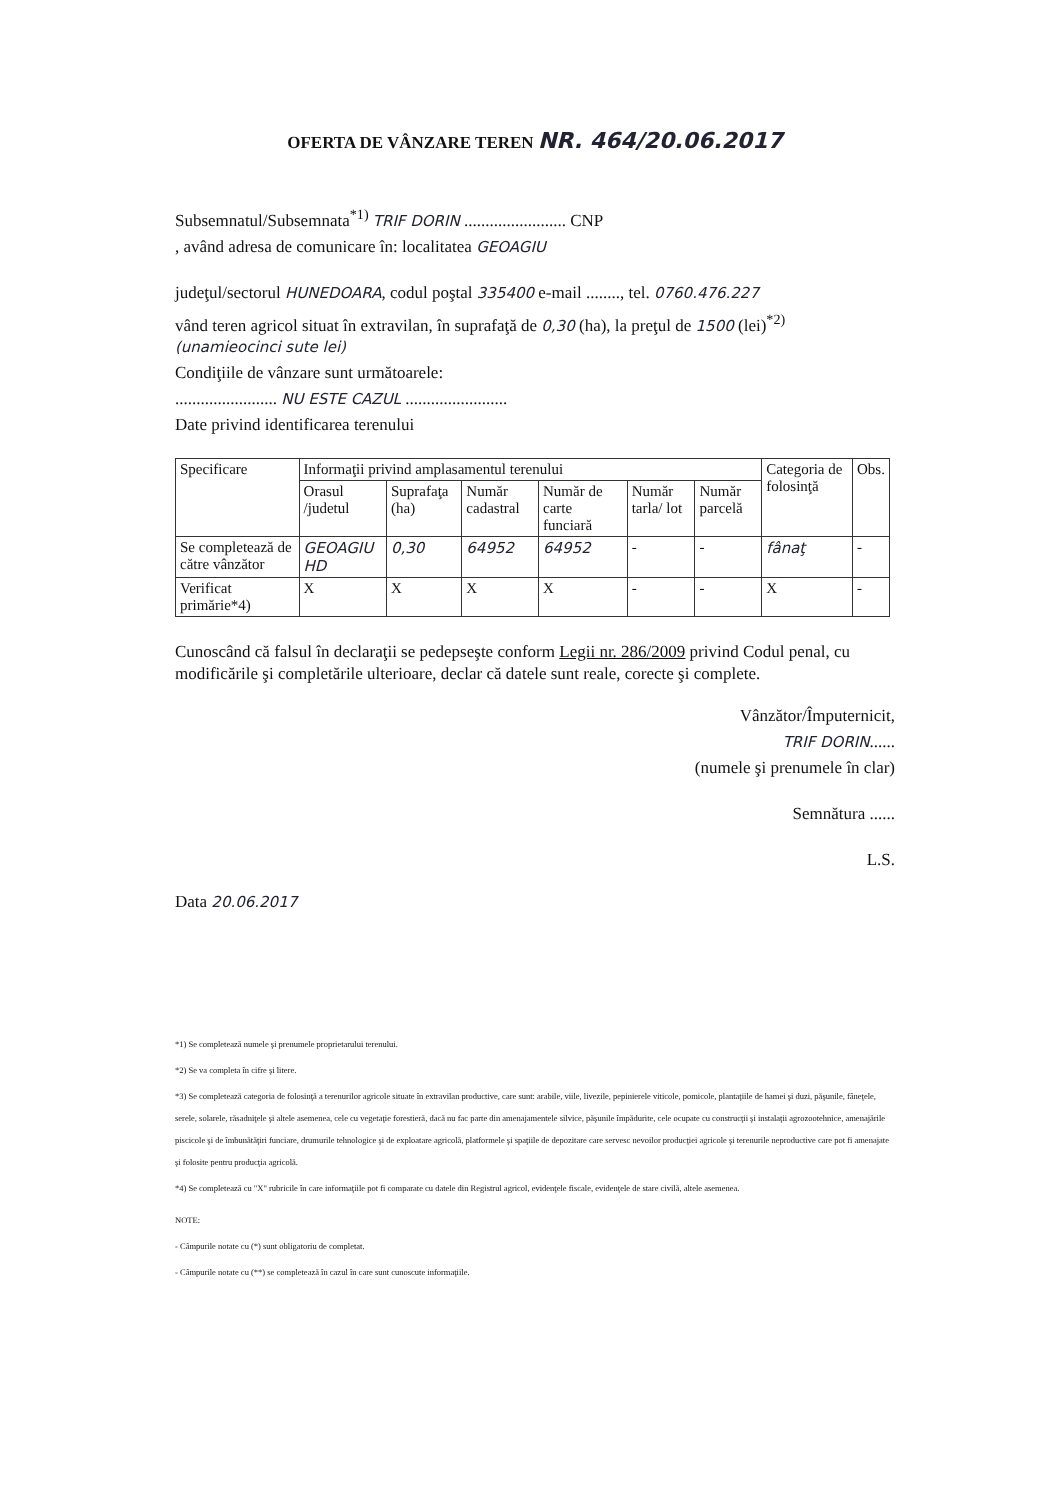OFERTA DE VÂNZARE TEREN NR. 464/20.06.2017
Subsemnatul/Subsemnata<sup>*1)</sup> TRIF DORIN ........................ CNP
, având adresa de comunicare în: localitatea GEOAGIU
judeţul/sectorul HUNEDOARA, codul poştal 335400 e-mail ........, tel. 0760.476.227
vând teren agricol situat în extravilan, în suprafaţă de 0,30 (ha), la preţul de 1500 (lei)<sup>*2)</sup> (unamieocinci sute lei)
Condiţiile de vânzare sunt următoarele:
........................ NU ESTE CAZUL ........................
Date privind identificarea terenului
| Specificare | Informaţii privind amplasamentul terenului | | | | | | Categoria de folosinţă | Obs. |
| --- | --- | --- | --- | --- | --- | --- | --- | --- |
| | Orasul /judetul | Suprafaţa (ha) | Număr cadastral | Număr de carte funciară | Număr tarla/ lot | Număr parcelă | | |
| Se completează de către vânzător | GEOAGIU HD | 0,30 | 64952 | 64952 | - | - | fânaţ | - |
| Verificat primărie*4) | X | X | X | X | - | - | X | - |
Cunoscând că falsul în declaraţii se pedepseşte conform Legii nr. 286/2009 privind Codul penal, cu modificările şi completările ulterioare, declar că datele sunt reale, corecte şi complete.
Vânzător/Împuternicit,
TRIF DORIN......
(numele şi prenumele în clar)
Semnătura ......
L.S.
Data 20.06.2017
*1) Se completează numele şi prenumele proprietarului terenului.
*2) Se va completa în cifre şi litere.
*3) Se completează categoria de folosinţă a terenurilor agricole situate în extravilan productive, care sunt: arabile, viile, livezile, pepinierele viticole, pomicole, plantaţiile de hamei şi duzi, păşunile, fâneţele, serele, solarele, răsadniţele şi altele asemenea, cele cu vegetaţie forestieră, dacă nu fac parte din amenajamentele silvice, păşunile împădurite, cele ocupate cu construcţii şi instalaţii agrozootehnice, amenajările piscicole şi de îmbunătăţiri funciare, drumurile tehnologice şi de exploatare agricolă, platformele şi spaţiile de depozitare care servesc nevoilor producţiei agricole şi terenurile neproductive care pot fi amenajate şi folosite pentru producţia agricolă.
*4) Se completează cu "X" rubricile în care informaţiile pot fi comparate cu datele din Registrul agricol, evidenţele fiscale, evidenţele de stare civilă, altele asemenea.
NOTE:
- Câmpurile notate cu (*) sunt obligatoriu de completat.
- Câmpurile notate cu (**) se completează în cazul în care sunt cunoscute informaţiile.